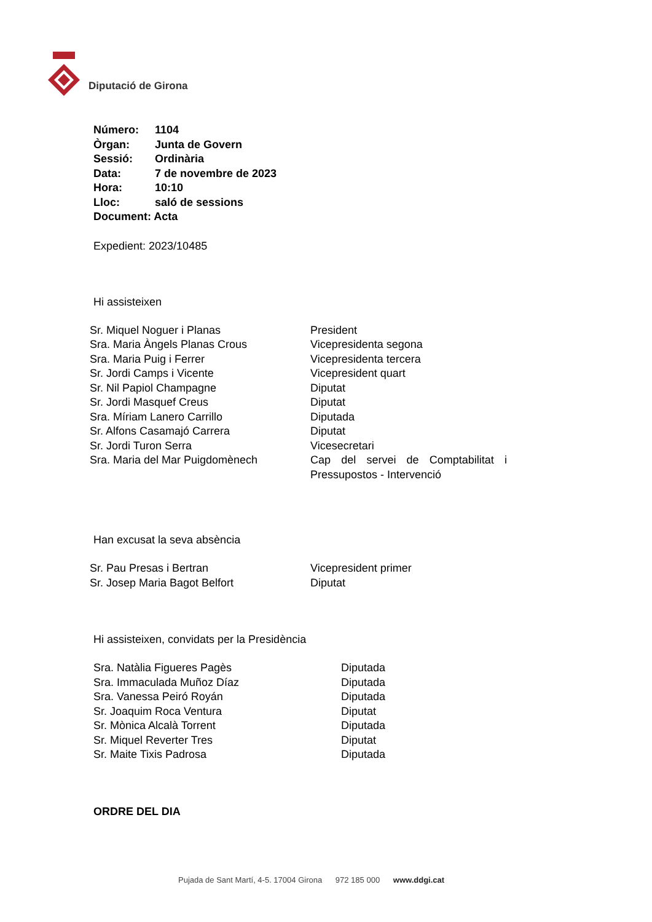Diputació de Girona
| Número: | 1104 |
| Òrgan: | Junta de Govern |
| Sessió: | Ordinària |
| Data: | 7 de novembre de 2023 |
| Hora: | 10:10 |
| Lloc: | saló de sessions |
| Document: Acta | |
Expedient: 2023/10485
Hi assisteixen
| Sr. Miquel Noguer i Planas | President |
| Sra. Maria Àngels Planas Crous | Vicepresidenta segona |
| Sra. Maria Puig i Ferrer | Vicepresidenta tercera |
| Sr. Jordi Camps i Vicente | Vicepresident quart |
| Sr. Nil Papiol Champagne | Diputat |
| Sr. Jordi Masquef Creus | Diputat |
| Sra. Míriam Lanero Carrillo | Diputada |
| Sr. Alfons Casamajó Carrera | Diputat |
| Sr. Jordi Turon Serra | Vicesecretari |
| Sra. Maria del Mar Puigdomènech | Cap del servei de Comptabilitat i Pressupostos - Intervenció |
Han excusat la seva absència
| Sr. Pau Presas i Bertran | Vicepresident primer |
| Sr. Josep Maria Bagot Belfort | Diputat |
Hi assisteixen, convidats per la Presidència
| Sra. Natàlia Figueres Pagès | Diputada |
| Sra. Immaculada Muñoz Díaz | Diputada |
| Sra. Vanessa Peiró Royán | Diputada |
| Sr. Joaquim Roca Ventura | Diputat |
| Sr. Mònica Alcalà Torrent | Diputada |
| Sr. Miquel Reverter Tres | Diputat |
| Sr. Maite Tixis Padrosa | Diputada |
ORDRE DEL DIA
Pujada de Sant Martí, 4-5. 17004 Girona 972 185 000 www.ddgi.cat